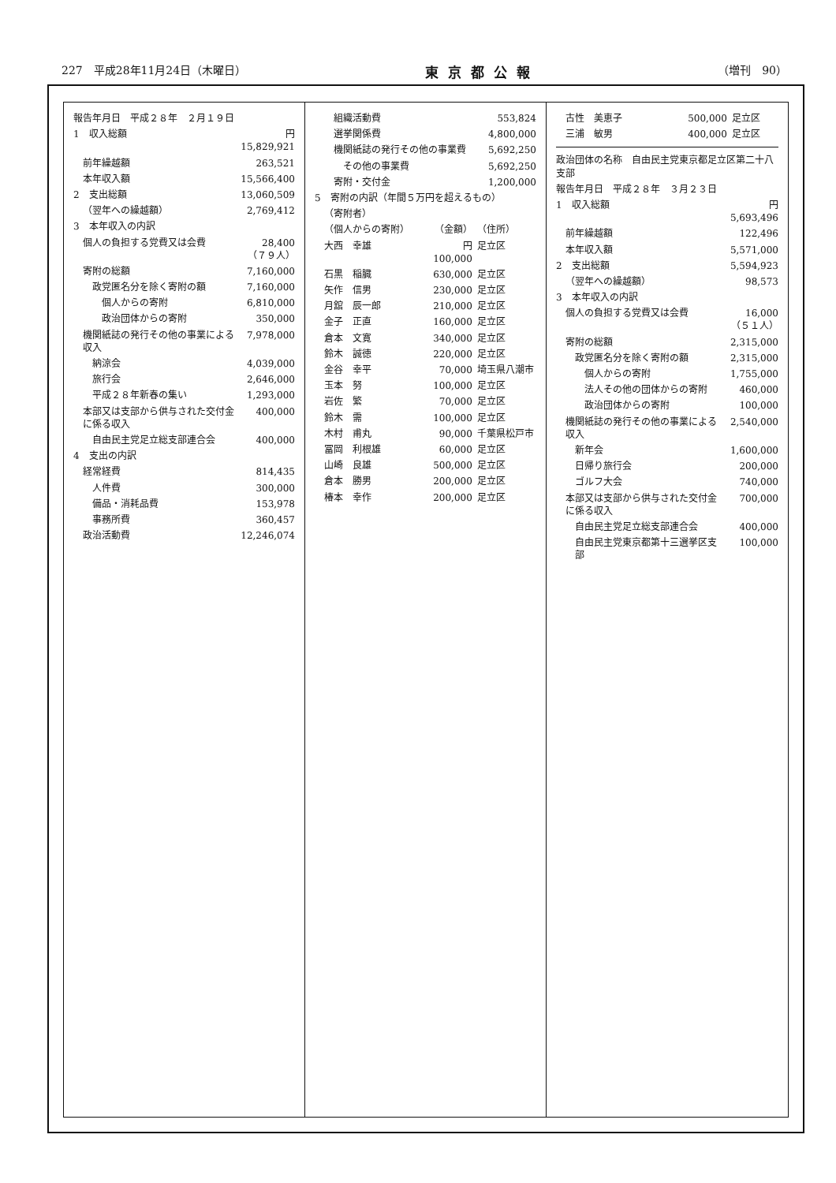227　平成28年11月24日（木曜日） 東京都公報 （増刊　90）
| 報告年月日 平成２８年 ２月１９日 | |
| 1 収入総額 | 円 15,829,921 |
| 前年繰越額 | 263,521 |
| 本年収入額 | 15,566,400 |
| 2 支出総額 | 13,060,509 |
| （翌年への繰越額） | 2,769,412 |
| 3 本年収入の内訳 | |
| 個人の負担する党費又は会費 | 28,400 （７９人） |
| 寄附の総額 | 7,160,000 |
| 政党匿名分を除く寄附の額 | 7,160,000 |
| 個人からの寄附 | 6,810,000 |
| 政治団体からの寄附 | 350,000 |
| 機関紙誌の発行その他の事業による収入 | 7,978,000 |
| 納涼会 | 4,039,000 |
| 旅行会 | 2,646,000 |
| 平成２８年新春の集い | 1,293,000 |
| 本部又は支部から供与された交付金に係る収入 | 400,000 |
| 自由民主党足立総支部連合会 | 400,000 |
| 4 支出の内訳 | |
| 経常経費 | 814,435 |
| 人件費 | 300,000 |
| 備品・消耗品費 | 153,978 |
| 事務所費 | 360,457 |
| 政治活動費 | 12,246,074 |
| 組織活動費 | | 553,824 |
| 選挙関係費 | | 4,800,000 |
| 機関紙誌の発行その他の事業費 | | 5,692,250 |
| その他の事業費 | | 5,692,250 |
| 寄附・交付金 | | 1,200,000 |
| 5 寄附の内訳（年間５万円を超えるもの） | | |
| （寄附者） | | |
| （個人からの寄附） | （金額） | （住所） |
| 大西 幸雄 | 円 100,000 | 足立区 |
| 石黒 稲臓 | 630,000 | 足立区 |
| 矢作 信男 | 230,000 | 足立区 |
| 月舘 辰一郎 | 210,000 | 足立区 |
| 金子 正直 | 160,000 | 足立区 |
| 倉本 文寛 | 340,000 | 足立区 |
| 鈴木 誠徳 | 220,000 | 足立区 |
| 金谷 幸平 | 70,000 | 埼玉県八潮市 |
| 玉本 努 | 100,000 | 足立区 |
| 岩佐 繁 | 70,000 | 足立区 |
| 鈴木 需 | 100,000 | 足立区 |
| 木村 甫丸 | 90,000 | 千葉県松戸市 |
| 冨岡 利根雄 | 60,000 | 足立区 |
| 山崎 良雄 | 500,000 | 足立区 |
| 倉本 勝男 | 200,000 | 足立区 |
| 椿本 幸作 | 200,000 | 足立区 |
| 古性 美恵子 | 500,000 | 足立区 |
| 三浦 敏男 | 400,000 | 足立区 |
| 政治団体の名称 自由民主党東京都足立区第二十八支部 | |
| 報告年月日 平成２８年 ３月２３日 | |
| 1 収入総額 | 円 5,693,496 |
| 前年繰越額 | 122,496 |
| 本年収入額 | 5,571,000 |
| 2 支出総額 | 5,594,923 |
| （翌年への繰越額） | 98,573 |
| 3 本年収入の内訳 | |
| 個人の負担する党費又は会費 | 16,000 （５１人） |
| 寄附の総額 | 2,315,000 |
| 政党匿名分を除く寄附の額 | 2,315,000 |
| 個人からの寄附 | 1,755,000 |
| 法人その他の団体からの寄附 | 460,000 |
| 政治団体からの寄附 | 100,000 |
| 機関紙誌の発行その他の事業による収入 | 2,540,000 |
| 新年会 | 1,600,000 |
| 日帰り旅行会 | 200,000 |
| ゴルフ大会 | 740,000 |
| 本部又は支部から供与された交付金に係る収入 | 700,000 |
| 自由民主党足立総支部連合会 | 400,000 |
| 自由民主党東京都第十三選挙区支部 | 100,000 |